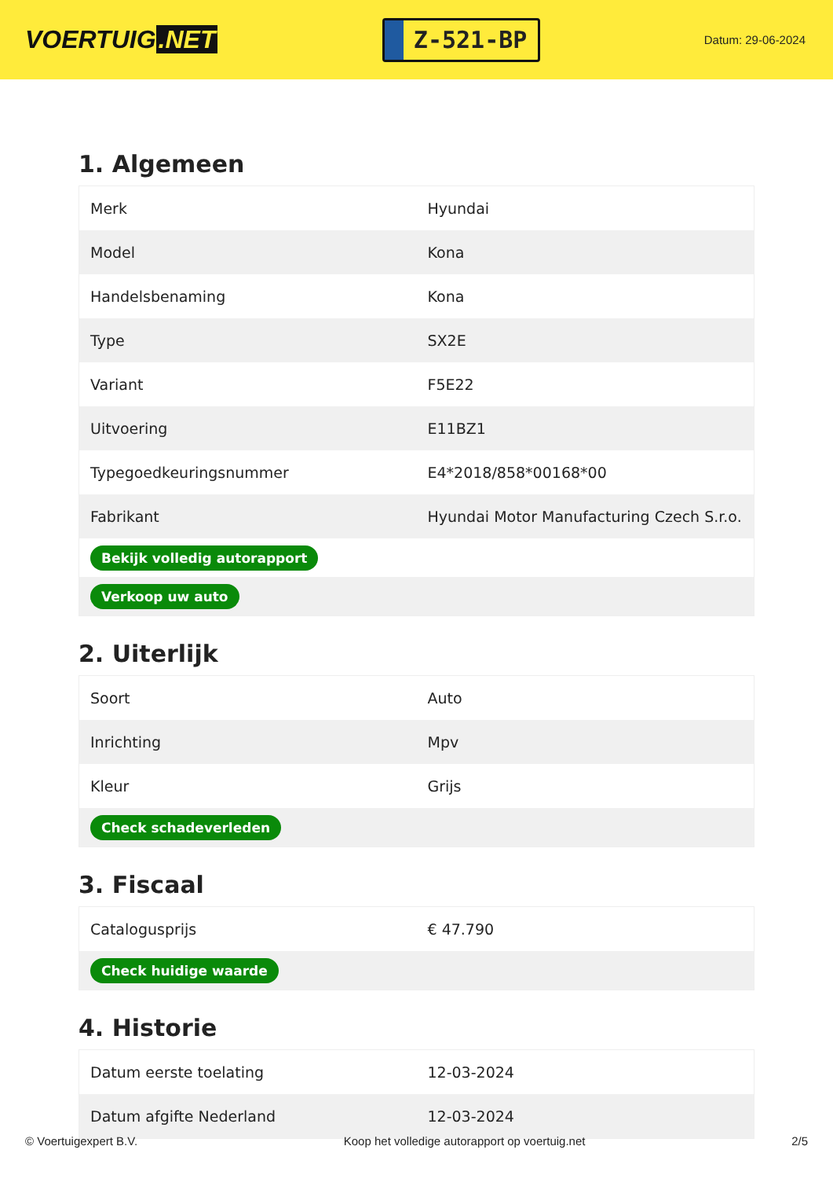VOERTUIG.NET
Z-521-BP
Datum: 29-06-2024
1. Algemeen
| Merk | Hyundai |
| Model | Kona |
| Handelsbenaming | Kona |
| Type | SX2E |
| Variant | F5E22 |
| Uitvoering | E11BZ1 |
| Typegoedkeuringsnummer | E4*2018/858*00168*00 |
| Fabrikant | Hyundai Motor Manufacturing Czech S.r.o. |
| Bekijk volledig autorapport | |
| Verkoop uw auto | |
2. Uiterlijk
| Soort | Auto |
| Inrichting | Mpv |
| Kleur | Grijs |
| Check schadeverleden | |
3. Fiscaal
| Catalogusprijs | € 47.790 |
| Check huidige waarde | |
4. Historie
| Datum eerste toelating | 12-03-2024 |
| Datum afgifte Nederland | 12-03-2024 |
© Voertuigexpert B.V. Koop het volledige autorapport op voertuig.net 2/5